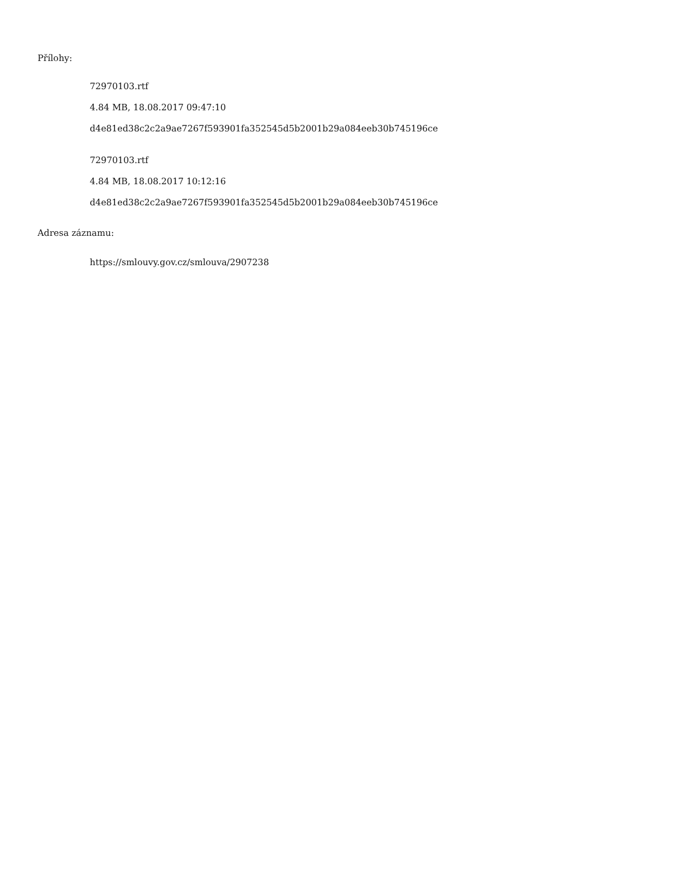Přílohy:
72970103.rtf
4.84 MB, 18.08.2017 09:47:10
d4e81ed38c2c2a9ae7267f593901fa352545d5b2001b29a084eeb30b745196ce
72970103.rtf
4.84 MB, 18.08.2017 10:12:16
d4e81ed38c2c2a9ae7267f593901fa352545d5b2001b29a084eeb30b745196ce
Adresa záznamu:
https://smlouvy.gov.cz/smlouva/2907238